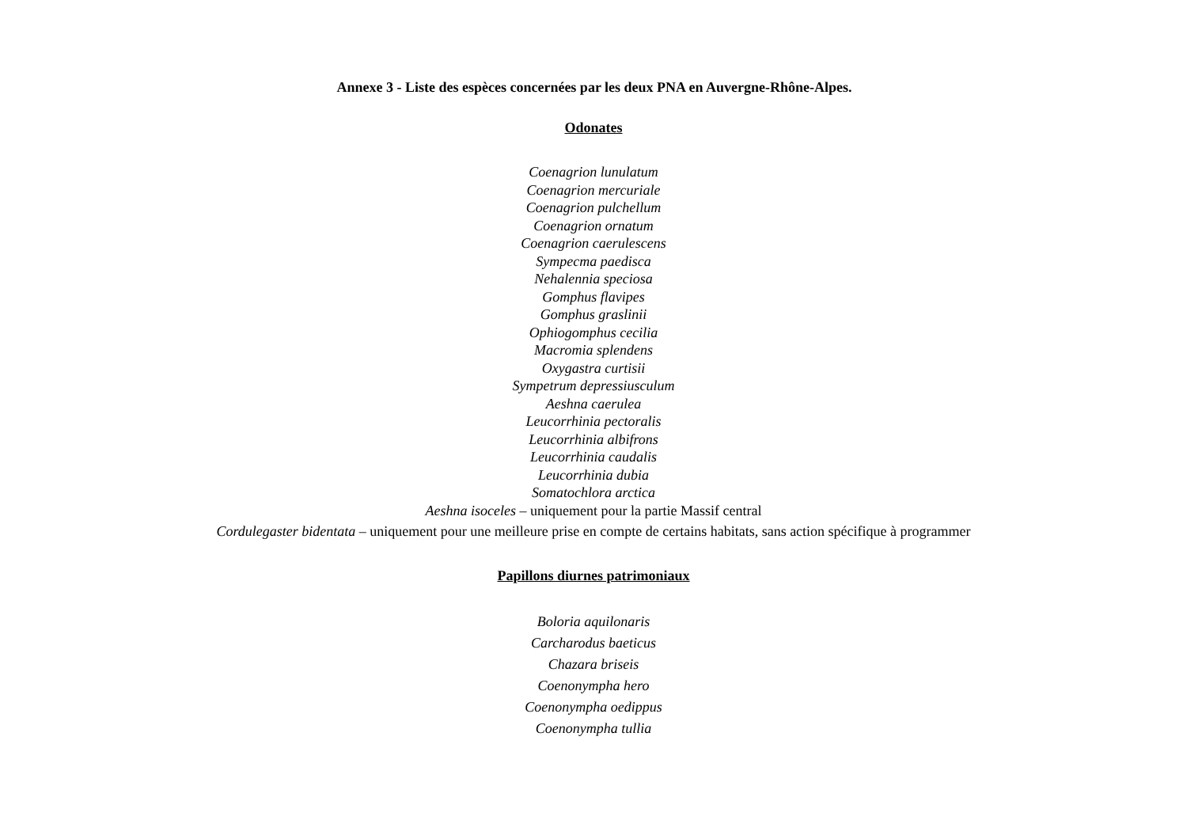Annexe 3 - Liste des espèces concernées par les deux PNA en Auvergne-Rhône-Alpes.
Odonates
Coenagrion lunulatum
Coenagrion mercuriale
Coenagrion pulchellum
Coenagrion ornatum
Coenagrion caerulescens
Sympecma paedisca
Nehalennia speciosa
Gomphus flavipes
Gomphus graslinii
Ophiogomphus cecilia
Macromia splendens
Oxygastra curtisii
Sympetrum depressiusculum
Aeshna caerulea
Leucorrhinia pectoralis
Leucorrhinia albifrons
Leucorrhinia caudalis
Leucorrhinia dubia
Somatochlora arctica
Aeshna isoceles – uniquement pour la partie Massif central
Cordulegaster bidentata – uniquement pour une meilleure prise en compte de certains habitats, sans action spécifique à programmer
Papillons diurnes patrimoniaux
Boloria aquilonaris
Carcharodus baeticus
Chazara briseis
Coenonympha hero
Coenonympha oedippus
Coenonympha tullia